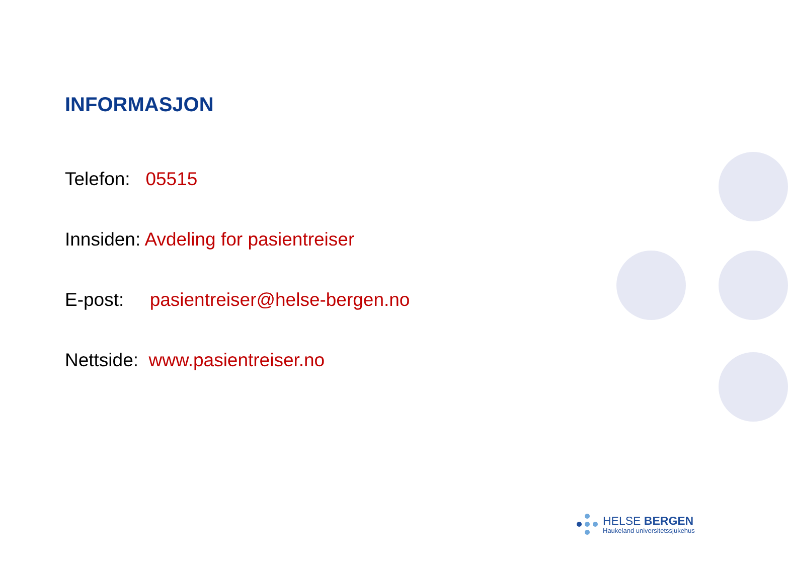INFORMASJON
Telefon: 05515
Innsiden: Avdeling for pasientreiser
E-post: pasientreiser@helse-bergen.no
Nettside: www.pasientreiser.no
HELSE BERGEN
Haukeland universitetssjukehus